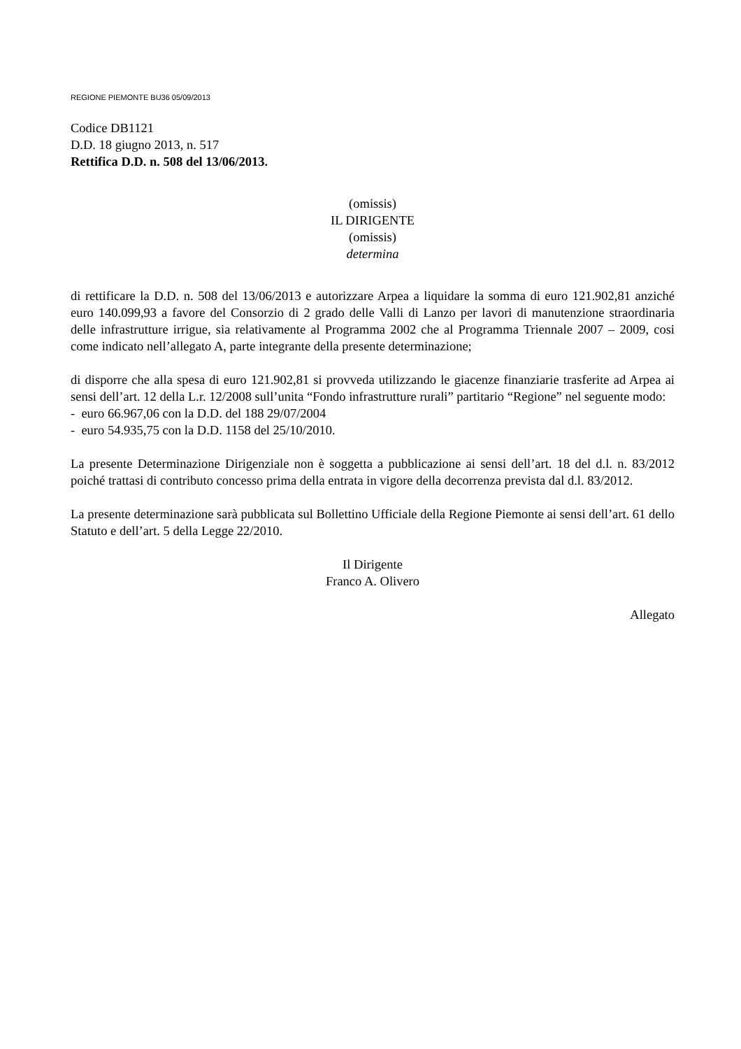REGIONE PIEMONTE BU36 05/09/2013
Codice DB1121
D.D. 18 giugno 2013, n. 517
Rettifica D.D. n. 508 del 13/06/2013.
(omissis)
IL DIRIGENTE
(omissis)
determina
di rettificare la D.D. n. 508 del 13/06/2013 e autorizzare Arpea a liquidare la somma di euro 121.902,81 anziché euro 140.099,93 a favore del Consorzio di 2 grado delle Valli di Lanzo per lavori di manutenzione straordinaria delle infrastrutture irrigue, sia relativamente al Programma 2002 che al Programma Triennale 2007 – 2009, cosi come indicato nell’allegato A, parte integrante della presente determinazione;
di disporre che alla spesa di euro 121.902,81 si provveda utilizzando le giacenze finanziarie trasferite ad Arpea ai sensi dell’art. 12 della L.r. 12/2008 sull’unita “Fondo infrastrutture rurali” partitario “Regione” nel seguente modo:
- euro 66.967,06 con la D.D. del 188 29/07/2004
- euro 54.935,75 con la D.D. 1158 del 25/10/2010.
La presente Determinazione Dirigenziale non è soggetta a pubblicazione ai sensi dell’art. 18 del d.l. n. 83/2012 poiché trattasi di contributo concesso prima della entrata in vigore della decorrenza prevista dal d.l. 83/2012.
La presente determinazione sarà pubblicata sul Bollettino Ufficiale della Regione Piemonte ai sensi dell’art. 61 dello Statuto e dell’art. 5 della Legge 22/2010.
Il Dirigente
Franco A. Olivero
Allegato